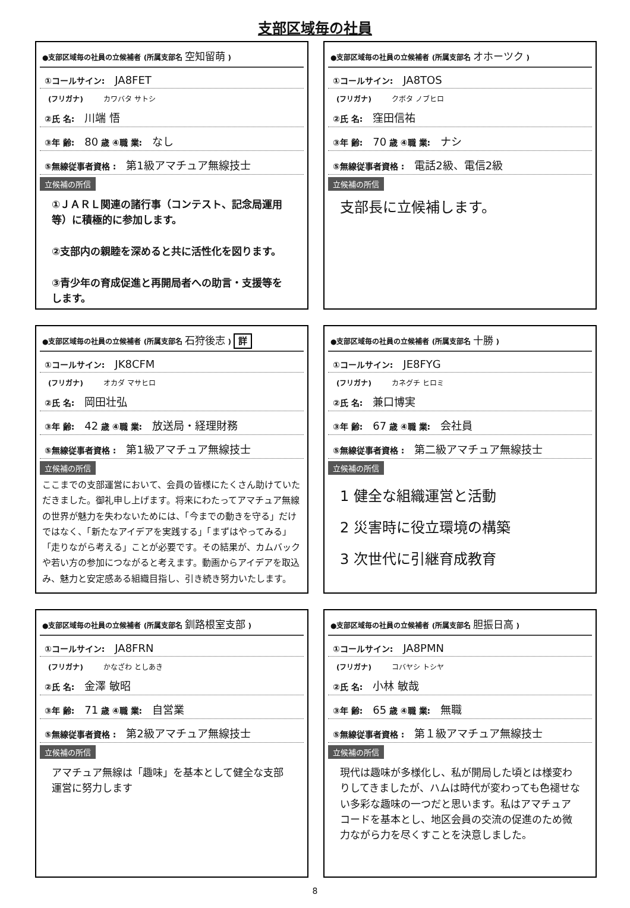支部区域毎の社員
●支部区域毎の社員の立候補者 (所属支部名 空知留萌 )
①コールサイン: JA8FET
(フリガナ) カワバタ サトシ
②氏 名: 川端 悟
③年 齢: 80 歳 ④職 業: なし
⑤無線従事者資格 : 第1級アマチュア無線技士
立候補の所信
①ＪＡＲＬ関連の諸行事（コンテスト、記念局運用等）に積極的に参加します。
②支部内の親睦を深めると共に活性化を図ります。
③青少年の育成促進と再開局者への助言・支援等をします。
●支部区域毎の社員の立候補者 (所属支部名 オホーツク )
①コールサイン: JA8TOS
(フリガナ) クボタ ノブヒロ
②氏 名: 窪田信祐
③年 齢: 70 歳 ④職 業: ナシ
⑤無線従事者資格 : 電話2級、電信2級
立候補の所信
支部長に立候補します。
●支部区域毎の社員の立候補者 (所属支部名 石狩後志 ) 詳
①コールサイン: JK8CFM
(フリガナ) オカダ マサヒロ
②氏 名: 岡田壮弘
③年 齢: 42 歳 ④職 業: 放送局・経理財務
⑤無線従事者資格 : 第1級アマチュア無線技士
立候補の所信
ここまでの支部運営において、会員の皆様にたくさん助けていただきました。御礼申し上げます。将来にわたってアマチュア無線の世界が魅力を失わないためには、「今までの動きを守る」だけではなく、「新たなアイデアを実践する」「まずはやってみる」「走りながら考える」ことが必要です。その結果が、カムバックや若い方の参加につながると考えます。動画からアイデアを取込み、魅力と安定感ある組織目指し、引き続き努力いたします。
●支部区域毎の社員の立候補者 (所属支部名 十勝 )
①コールサイン: JE8FYG
(フリガナ) カネグチ ヒロミ
②氏 名: 兼口博実
③年 齢: 67 歳 ④職 業: 会社員
⑤無線従事者資格 : 第二級アマチュア無線技士
立候補の所信
1 健全な組織運営と活動
2 災害時に役立環境の構築
3 次世代に引継育成教育
●支部区域毎の社員の立候補者 (所属支部名 釧路根室支部 )
①コールサイン: JA8FRN
(フリガナ) かなざわ としあき
②氏 名: 金澤 敏昭
③年 齢: 71 歳 ④職 業: 自営業
⑤無線従事者資格 : 第2級アマチュア無線技士
立候補の所信
アマチュア無線は「趣味」を基本として健全な支部運営に努力します
●支部区域毎の社員の立候補者 (所属支部名 胆振日高 )
①コールサイン: JA8PMN
(フリガナ) コバヤシ トシヤ
②氏 名: 小林 敏哉
③年 齢: 65 歳 ④職 業: 無職
⑤無線従事者資格 : 第１級アマチュア無線技士
立候補の所信
現代は趣味が多様化し、私が開局した頃とは様変わりしてきましたが、ハムは時代が変わっても色褪せない多彩な趣味の一つだと思います。私はアマチュアコードを基本とし、地区会員の交流の促進のため微力ながら力を尽くすことを決意しました。
8